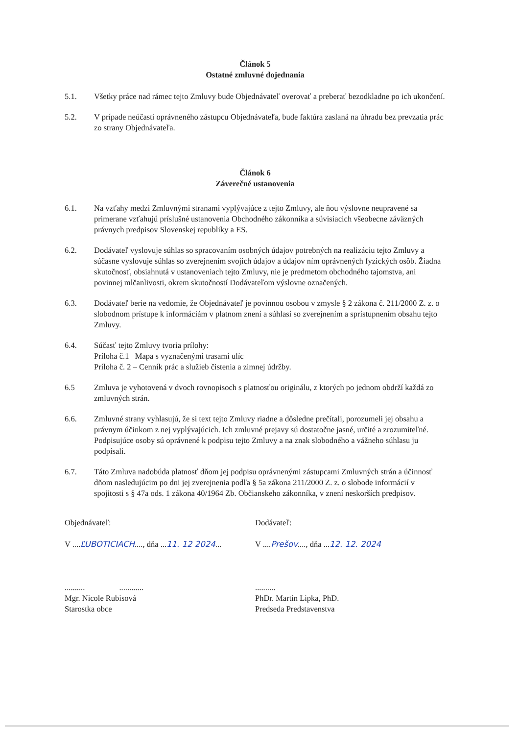Článok 5
Ostatné zmluvné dojednania
5.1. Všetky práce nad rámec tejto Zmluvy bude Objednávateľ overovať a preberať bezodkladne po ich ukončení.
5.2. V prípade neúčasti oprávneného zástupcu Objednávateľa, bude faktúra zaslaná na úhradu bez prevzatia prác zo strany Objednávateľa.
Článok 6
Záverečné ustanovenia
6.1. Na vzťahy medzi Zmluvnými stranami vyplývajúce z tejto Zmluvy, ale ňou výslovne neupravené sa primerane vzťahujú príslušné ustanovenia Obchodného zákonníka a súvisiacich všeobecne záväzných právnych predpisov Slovenskej republiky a ES.
6.2. Dodávateľ vyslovuje súhlas so spracovaním osobných údajov potrebných na realizáciu tejto Zmluvy a súčasne vyslovuje súhlas so zverejnením svojich údajov a údajov ním oprávnených fyzických osôb. Žiadna skutočnosť, obsiahnutá v ustanoveniach tejto Zmluvy, nie je predmetom obchodného tajomstva, ani povinnej mlčanlivosti, okrem skutočností Dodávateľom výslovne označených.
6.3. Dodávateľ berie na vedomie, že Objednávateľ je povinnou osobou v zmysle § 2 zákona č. 211/2000 Z. z. o slobodnom prístupe k informáciám v platnom znení a súhlasí so zverejnením a sprístupnením obsahu tejto Zmluvy.
6.4. Súčasť tejto Zmluvy tvoria prílohy:
Príloha č.1 Mapa s vyznačenými trasami ulíc
Príloha č. 2 – Cenník prác a služieb čistenia a zimnej údržby.
6.5 Zmluva je vyhotovená v dvoch rovnopisoch s platnosťou originálu, z ktorých po jednom obdrží každá zo zmluvných strán.
6.6. Zmluvné strany vyhlasujú, že si text tejto Zmluvy riadne a dôsledne prečítali, porozumeli jej obsahu a právnym účinkom z nej vyplývajúcich. Ich zmluvné prejavy sú dostatočne jasné, určité a zrozumiteľné. Podpisujúce osoby sú oprávnené k podpisu tejto Zmluvy a na znak slobodného a vážneho súhlasu ju podpísali.
6.7. Táto Zmluva nadobúda platnosť dňom jej podpisu oprávnenými zástupcami Zmluvných strán a účinnosť dňom nasledujúcim po dni jej zverejnenia podľa § 5a zákona 211/2000 Z. z. o slobode informácií v spojitosti s § 47a ods. 1 zákona 40/1964 Zb. Občianskeho zákonníka, v znení neskorších predpisov.
Objednávateľ:
V ....ĽUBOTICIACH...., dňa ...11. 12 2024...
.......... ............
Mgr. Nicole Rubisová
Starostka obce
Dodávateľ:
V ....Prešov...., dňa ...12. 12. 2024
..........
PhDr. Martin Lipka, PhD.
Predseda Predstavenstva